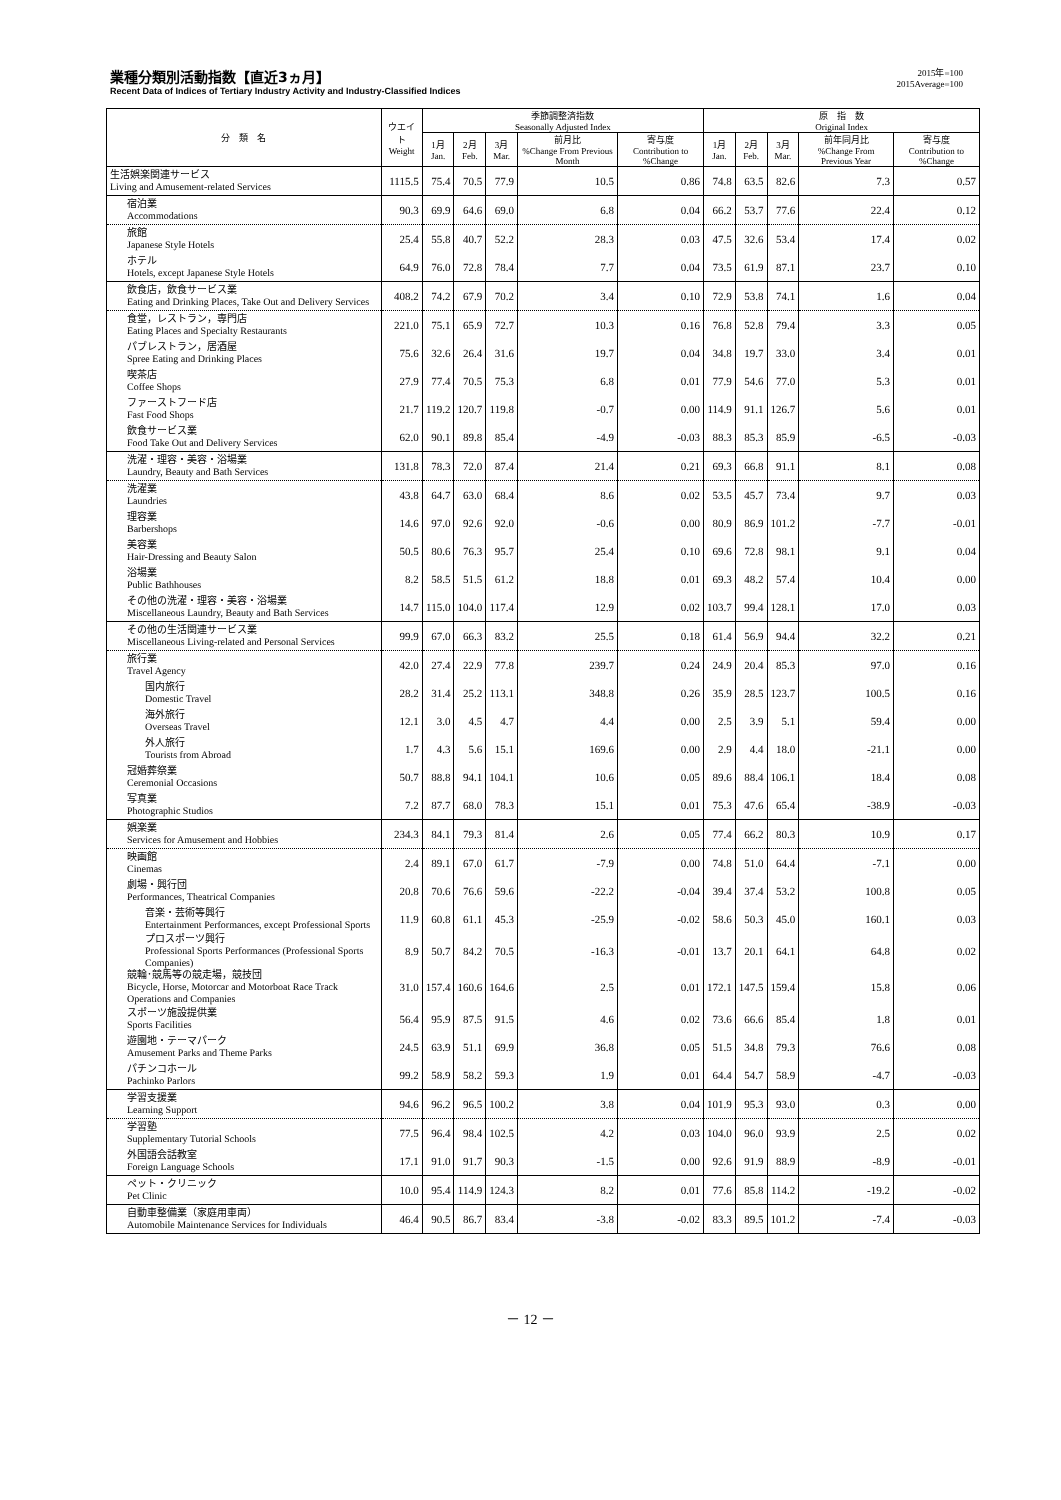業種分類別活動指数【直近3ヵ月】
Recent Data of Indices of Tertiary Industry Activity and Industry-Classified Indices
2015年=100
2015Average=100
| 分 類 名 | ウエイト Weight | 季節調整済指数 Seasonally Adjusted Index | | | | | 原 指 数 Original Index | | | | |
| --- | --- | --- | --- | --- | --- | --- | --- | --- | --- | --- | --- |
| | | 1月 Jan. | 2月 Feb. | 3月 Mar. | 前月比 %Change From Previous Month | 寄与度 Contribution to %Change | 1月 Jan. | 2月 Feb. | 3月 Mar. | 前年同月比 %Change From Previous Year | 寄与度 Contribution to %Change |
| 生活娯楽関連サービス Living and Amusement-related Services | 1115.5 | 75.4 | 70.5 | 77.9 | 10.5 | 0.86 | 74.8 | 63.5 | 82.6 | 7.3 | 0.57 |
| 宿泊業 Accommodations | 90.3 | 69.9 | 64.6 | 69.0 | 6.8 | 0.04 | 66.2 | 53.7 | 77.6 | 22.4 | 0.12 |
| 旅館 Japanese Style Hotels | 25.4 | 55.8 | 40.7 | 52.2 | 28.3 | 0.03 | 47.5 | 32.6 | 53.4 | 17.4 | 0.02 |
| ホテル Hotels, except Japanese Style Hotels | 64.9 | 76.0 | 72.8 | 78.4 | 7.7 | 0.04 | 73.5 | 61.9 | 87.1 | 23.7 | 0.10 |
| 飲食店，飲食サービス業 Eating and Drinking Places, Take Out and Delivery Services | 408.2 | 74.2 | 67.9 | 70.2 | 3.4 | 0.10 | 72.9 | 53.8 | 74.1 | 1.6 | 0.04 |
| 食堂，レストラン，専門店 Eating Places and Specialty Restaurants | 221.0 | 75.1 | 65.9 | 72.7 | 10.3 | 0.16 | 76.8 | 52.8 | 79.4 | 3.3 | 0.05 |
| パブレストラン，居酒屋 Spree Eating and Drinking Places | 75.6 | 32.6 | 26.4 | 31.6 | 19.7 | 0.04 | 34.8 | 19.7 | 33.0 | 3.4 | 0.01 |
| 喫茶店 Coffee Shops | 27.9 | 77.4 | 70.5 | 75.3 | 6.8 | 0.01 | 77.9 | 54.6 | 77.0 | 5.3 | 0.01 |
| ファーストフード店 Fast Food Shops | 21.7 | 119.2 | 120.7 | 119.8 | -0.7 | 0.00 | 114.9 | 91.1 | 126.7 | 5.6 | 0.01 |
| 飲食サービス業 Food Take Out and Delivery Services | 62.0 | 90.1 | 89.8 | 85.4 | -4.9 | -0.03 | 88.3 | 85.3 | 85.9 | -6.5 | -0.03 |
| 洗濯・理容・美容・浴場業 Laundry, Beauty and Bath Services | 131.8 | 78.3 | 72.0 | 87.4 | 21.4 | 0.21 | 69.3 | 66.8 | 91.1 | 8.1 | 0.08 |
| 洗濯業 Laundries | 43.8 | 64.7 | 63.0 | 68.4 | 8.6 | 0.02 | 53.5 | 45.7 | 73.4 | 9.7 | 0.03 |
| 理容業 Barbershops | 14.6 | 97.0 | 92.6 | 92.0 | -0.6 | 0.00 | 80.9 | 86.9 | 101.2 | -7.7 | -0.01 |
| 美容業 Hair-Dressing and Beauty Salon | 50.5 | 80.6 | 76.3 | 95.7 | 25.4 | 0.10 | 69.6 | 72.8 | 98.1 | 9.1 | 0.04 |
| 浴場業 Public Bathhouses | 8.2 | 58.5 | 51.5 | 61.2 | 18.8 | 0.01 | 69.3 | 48.2 | 57.4 | 10.4 | 0.00 |
| その他の洗濯・理容・美容・浴場業 Miscellaneous Laundry, Beauty and Bath Services | 14.7 | 115.0 | 104.0 | 117.4 | 12.9 | 0.02 | 103.7 | 99.4 | 128.1 | 17.0 | 0.03 |
| その他の生活関連サービス業 Miscellaneous Living-related and Personal Services | 99.9 | 67.0 | 66.3 | 83.2 | 25.5 | 0.18 | 61.4 | 56.9 | 94.4 | 32.2 | 0.21 |
| 旅行業 Travel Agency | 42.0 | 27.4 | 22.9 | 77.8 | 239.7 | 0.24 | 24.9 | 20.4 | 85.3 | 97.0 | 0.16 |
| 国内旅行 Domestic Travel | 28.2 | 31.4 | 25.2 | 113.1 | 348.8 | 0.26 | 35.9 | 28.5 | 123.7 | 100.5 | 0.16 |
| 海外旅行 Overseas Travel | 12.1 | 3.0 | 4.5 | 4.7 | 4.4 | 0.00 | 2.5 | 3.9 | 5.1 | 59.4 | 0.00 |
| 外人旅行 Tourists from Abroad | 1.7 | 4.3 | 5.6 | 15.1 | 169.6 | 0.00 | 2.9 | 4.4 | 18.0 | -21.1 | 0.00 |
| 冠婚葬祭業 Ceremonial Occasions | 50.7 | 88.8 | 94.1 | 104.1 | 10.6 | 0.05 | 89.6 | 88.4 | 106.1 | 18.4 | 0.08 |
| 写真業 Photographic Studios | 7.2 | 87.7 | 68.0 | 78.3 | 15.1 | 0.01 | 75.3 | 47.6 | 65.4 | -38.9 | -0.03 |
| 娯楽業 Services for Amusement and Hobbies | 234.3 | 84.1 | 79.3 | 81.4 | 2.6 | 0.05 | 77.4 | 66.2 | 80.3 | 10.9 | 0.17 |
| 映画館 Cinemas | 2.4 | 89.1 | 67.0 | 61.7 | -7.9 | 0.00 | 74.8 | 51.0 | 64.4 | -7.1 | 0.00 |
| 劇場・興行団 Performances, Theatrical Companies | 20.8 | 70.6 | 76.6 | 59.6 | -22.2 | -0.04 | 39.4 | 37.4 | 53.2 | 100.8 | 0.05 |
| 音楽・芸術等興行 Entertainment Performances, except Professional Sports | 11.9 | 60.8 | 61.1 | 45.3 | -25.9 | -0.02 | 58.6 | 50.3 | 45.0 | 160.1 | 0.03 |
| プロスポーツ興行 Professional Sports Performances (Professional Sports Companies) | 8.9 | 50.7 | 84.2 | 70.5 | -16.3 | -0.01 | 13.7 | 20.1 | 64.1 | 64.8 | 0.02 |
| 競輪･競馬等の競走場，競技団 Bicycle, Horse, Motorcar and Motorboat Race Track Operations and Companies | 31.0 | 157.4 | 160.6 | 164.6 | 2.5 | 0.01 | 172.1 | 147.5 | 159.4 | 15.8 | 0.06 |
| スポーツ施設提供業 Sports Facilities | 56.4 | 95.9 | 87.5 | 91.5 | 4.6 | 0.02 | 73.6 | 66.6 | 85.4 | 1.8 | 0.01 |
| 遊園地・テーマパーク Amusement Parks and Theme Parks | 24.5 | 63.9 | 51.1 | 69.9 | 36.8 | 0.05 | 51.5 | 34.8 | 79.3 | 76.6 | 0.08 |
| パチンコホール Pachinko Parlors | 99.2 | 58.9 | 58.2 | 59.3 | 1.9 | 0.01 | 64.4 | 54.7 | 58.9 | -4.7 | -0.03 |
| 学習支援業 Learning Support | 94.6 | 96.2 | 96.5 | 100.2 | 3.8 | 0.04 | 101.9 | 95.3 | 93.0 | 0.3 | 0.00 |
| 学習塾 Supplementary Tutorial Schools | 77.5 | 96.4 | 98.4 | 102.5 | 4.2 | 0.03 | 104.0 | 96.0 | 93.9 | 2.5 | 0.02 |
| 外国語会話教室 Foreign Language Schools | 17.1 | 91.0 | 91.7 | 90.3 | -1.5 | 0.00 | 92.6 | 91.9 | 88.9 | -8.9 | -0.01 |
| ペット・クリニック Pet Clinic | 10.0 | 95.4 | 114.9 | 124.3 | 8.2 | 0.01 | 77.6 | 85.8 | 114.2 | -19.2 | -0.02 |
| 自動車整備業（家庭用車両） Automobile Maintenance Services for Individuals | 46.4 | 90.5 | 86.7 | 83.4 | -3.8 | -0.02 | 83.3 | 89.5 | 101.2 | -7.4 | -0.03 |
－ 12 －